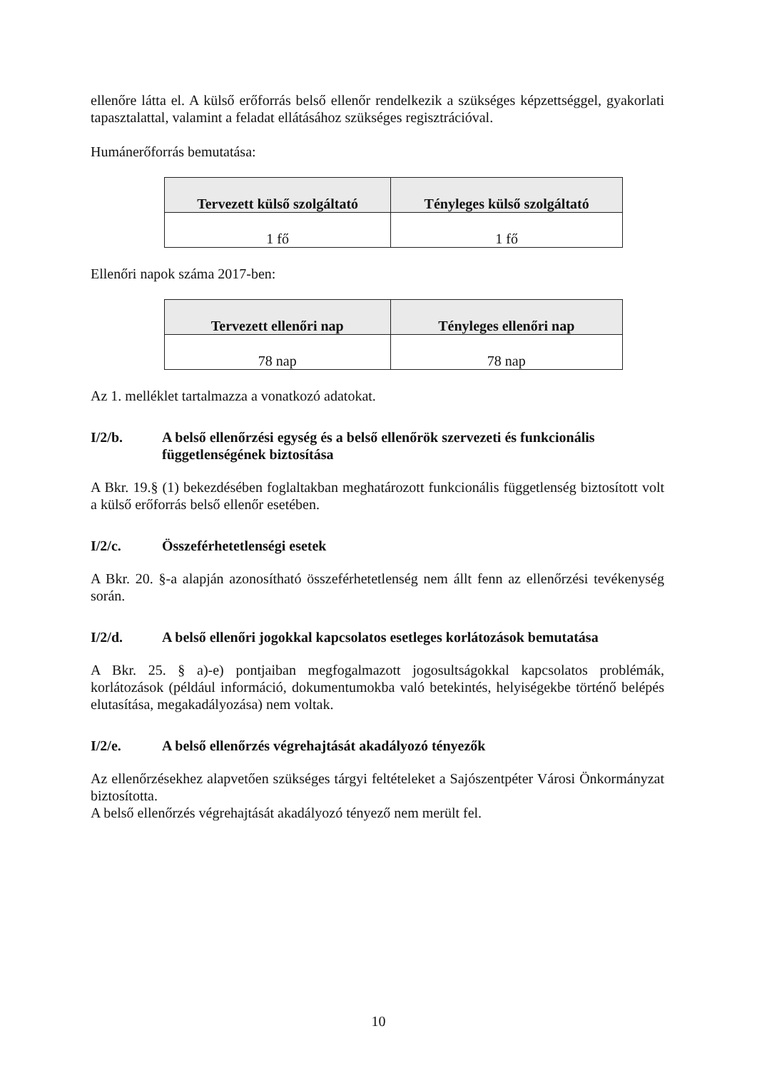ellenőre látta el. A külső erőforrás belső ellenőr rendelkezik a szükséges képzettséggel, gyakorlati tapasztalattal, valamint a feladat ellátásához szükséges regisztrációval.
Humánerőforrás bemutatása:
| Tervezett külső szolgáltató | Tényleges külső szolgáltató |
| --- | --- |
| 1 fő | 1 fő |
Ellenőri napok száma 2017-ben:
| Tervezett ellenőri nap | Tényleges ellenőri nap |
| --- | --- |
| 78 nap | 78 nap |
Az 1. melléklet tartalmazza a vonatkozó adatokat.
I/2/b. A belső ellenőrzési egység és a belső ellenőrök szervezeti és funkcionális függetlenségének biztosítása
A Bkr. 19.§ (1) bekezdésében foglaltakban meghatározott funkcionális függetlenség biztosított volt a külső erőforrás belső ellenőr esetében.
I/2/c. Összeférhetetlenségi esetek
A Bkr. 20. §-a alapján azonosítható összeférhetetlenség nem állt fenn az ellenőrzési tevékenység során.
I/2/d. A belső ellenőri jogokkal kapcsolatos esetleges korlátozások bemutatása
A Bkr. 25. § a)-e) pontjaiban megfogalmazott jogosultságokkal kapcsolatos problémák, korlátozások (például információ, dokumentumokba való betekintés, helyiségekbe történő belépés elutasítása, megakadályozása) nem voltak.
I/2/e. A belső ellenőrzés végrehajtását akadályozó tényezők
Az ellenőrzésekhez alapvetően szükséges tárgyi feltételeket a Sajószentpéter Városi Önkormányzat biztosította.
A belső ellenőrzés végrehajtását akadályozó tényező nem merült fel.
10